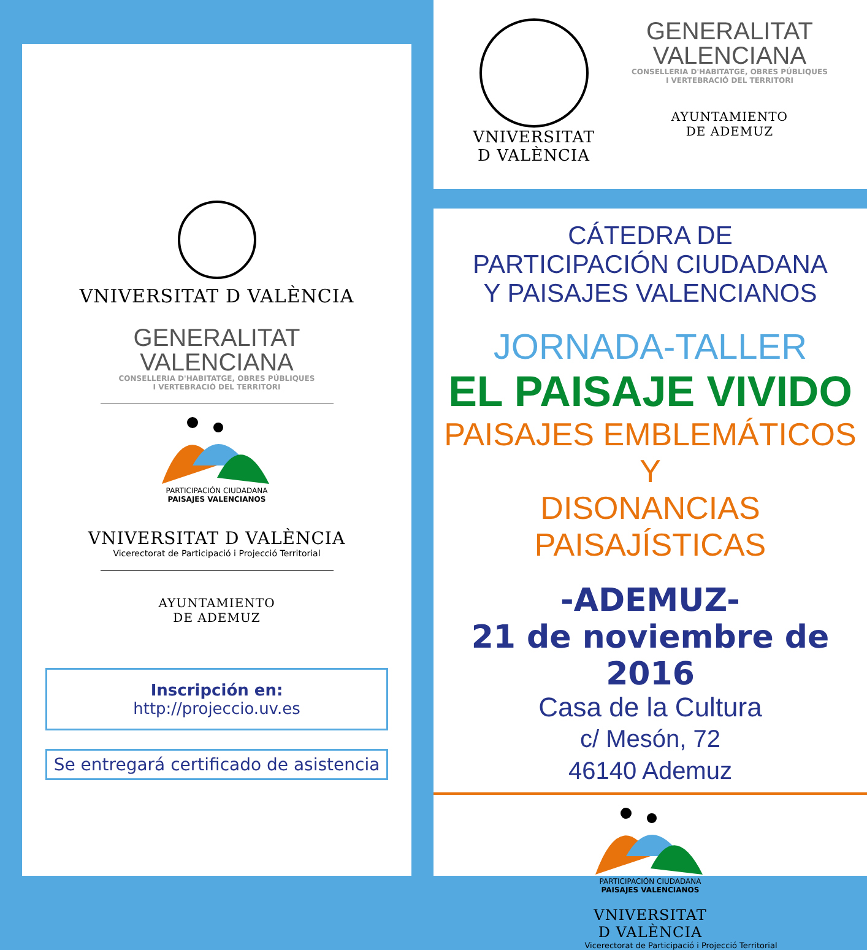VNIVERSITAT D VALÈNCIA
GENERALITAT
VALENCIANA
CONSELLERIA D'HABITATGE, OBRES PÚBLIQUES
I VERTEBRACIÓ DEL TERRITORI
PARTICIPACIÓN CIUDADANA
PAISAJES VALENCIANOS
VNIVERSITAT D VALÈNCIA
Vicerectorat de Participació i Projecció Territorial
AYUNTAMIENTO
DE ADEMUZ
Inscripción en:
http://projeccio.uv.es
Se entregará certificado de asistencia
VNIVERSITAT
D VALÈNCIA
GENERALITAT
VALENCIANA
CONSELLERIA D'HABITATGE, OBRES PÚBLIQUES
I VERTEBRACIÓ DEL TERRITORI
AYUNTAMIENTO
DE ADEMUZ
CÁTEDRA DE
PARTICIPACIÓN CIUDADANA
Y PAISAJES VALENCIANOS
JORNADA-TALLER
EL PAISAJE VIVIDO
PAISAJES EMBLEMÁTICOS Y
DISONANCIAS PAISAJÍSTICAS
-ADEMUZ-
21 de noviembre de 2016
Casa de la Cultura
c/ Mesón, 72
46140 Ademuz
PARTICIPACIÓN CIUDADANA
PAISAJES VALENCIANOS
VNIVERSITAT
D VALÈNCIA
Vicerectorat de Participació i Projecció Territorial